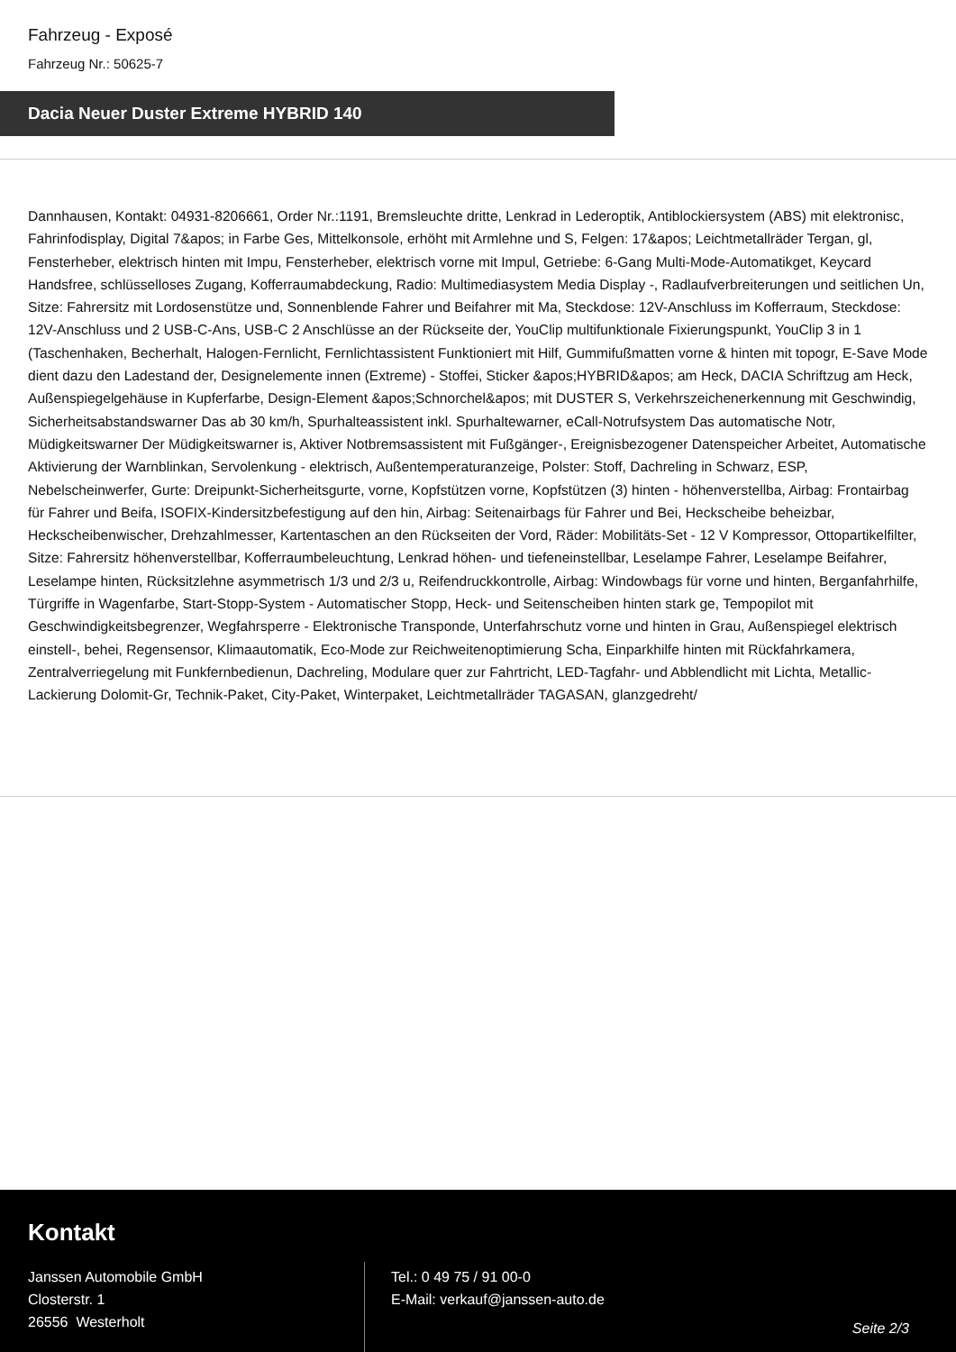Fahrzeug - Exposé
Fahrzeug Nr.: 50625-7
Dacia Neuer Duster Extreme HYBRID 140
Dannhausen, Kontakt: 04931-8206661, Order Nr.:1191, Bremsleuchte dritte, Lenkrad in Lederoptik, Antiblockiersystem (ABS) mit elektronisc, Fahrinfodisplay, Digital 7&apos; in Farbe Ges, Mittelkonsole, erhöht mit Armlehne und S, Felgen: 17&apos; Leichtmetallräder Tergan, gl, Fensterheber, elektrisch hinten mit Impu, Fensterheber, elektrisch vorne mit Impul, Getriebe: 6-Gang Multi-Mode-Automatikget, Keycard Handsfree, schlüsselloses Zugang, Kofferraumabdeckung, Radio: Multimediasystem Media Display -, Radlaufverbreiterungen und seitlichen Un, Sitze: Fahrersitz mit Lordosenstütze und, Sonnenblende Fahrer und Beifahrer mit Ma, Steckdose: 12V-Anschluss im Kofferraum, Steckdose: 12V-Anschluss und 2 USB-C-Ans, USB-C 2 Anschlüsse an der Rückseite der, YouClip multifunktionale Fixierungspunkt, YouClip 3 in 1 (Taschenhaken, Becherhalt, Halogen-Fernlicht, Fernlichtassistent Funktioniert mit Hilf, Gummifußmatten vorne & hinten mit topogr, E-Save Mode dient dazu den Ladestand der, Designelemente innen (Extreme) - Stoffei, Sticker &apos;HYBRID&apos; am Heck, DACIA Schriftzug am Heck, Außenspiegelgehäuse in Kupferfarbe, Design-Element &apos;Schnorchel&apos; mit DUSTER S, Verkehrszeichenerkennung mit Geschwindig, Sicherheitsabstandswarner Das ab 30 km/h, Spurhalteassistent inkl. Spurhaltewarner, eCall-Notrufsystem Das automatische Notr, Müdigkeitswarner Der Müdigkeitswarner is, Aktiver Notbremsassistent mit Fußgänger-, Ereignisbezogener Datenspeicher Arbeitet, Automatische Aktivierung der Warnblinkan, Servolenkung - elektrisch, Außentemperaturanzeige, Polster: Stoff, Dachreling in Schwarz, ESP, Nebelscheinwerfer, Gurte: Dreipunkt-Sicherheitsgurte, vorne, Kopfstützen vorne, Kopfstützen (3) hinten - höhenverstellba, Airbag: Frontairbag für Fahrer und Beifa, ISOFIX-Kindersitzbefestigung auf den hin, Airbag: Seitenairbags für Fahrer und Bei, Heckscheibe beheizbar, Heckscheibenwischer, Drehzahlmesser, Kartentaschen an den Rückseiten der Vord, Räder: Mobilitäts-Set - 12 V Kompressor, Ottopartikelfilter, Sitze: Fahrersitz höhenverstellbar, Kofferraumbeleuchtung, Lenkrad höhen- und tiefeneinstellbar, Leselampe Fahrer, Leselampe Beifahrer, Leselampe hinten, Rücksitzlehne asymmetrisch 1/3 und 2/3 u, Reifendruckkontrolle, Airbag: Windowbags für vorne und hinten, Berganfahrhilfe, Türgriffe in Wagenfarbe, Start-Stopp-System - Automatischer Stopp, Heck- und Seitenscheiben hinten stark ge, Tempopilot mit Geschwindigkeitsbegrenzer, Wegfahrsperre - Elektronische Transponde, Unterfahrschutz vorne und hinten in Grau, Außenspiegel elektrisch einstell-, behei, Regensensor, Klimaautomatik, Eco-Mode zur Reichweitenoptimierung Scha, Einparkhilfe hinten mit Rückfahrkamera, Zentralverriegelung mit Funkfernbedienun, Dachreling, Modulare quer zur Fahrtricht, LED-Tagfahr- und Abblendlicht mit Lichta, Metallic-Lackierung Dolomit-Gr, Technik-Paket, City-Paket, Winterpaket, Leichtmetallräder TAGASAN, glanzgedreht/
Kontakt
Janssen Automobile GmbH
Closterstr. 1
26556 Westerholt
Tel.: 0 49 75 / 91 00-0
E-Mail: verkauf@janssen-auto.de
Seite 2/3